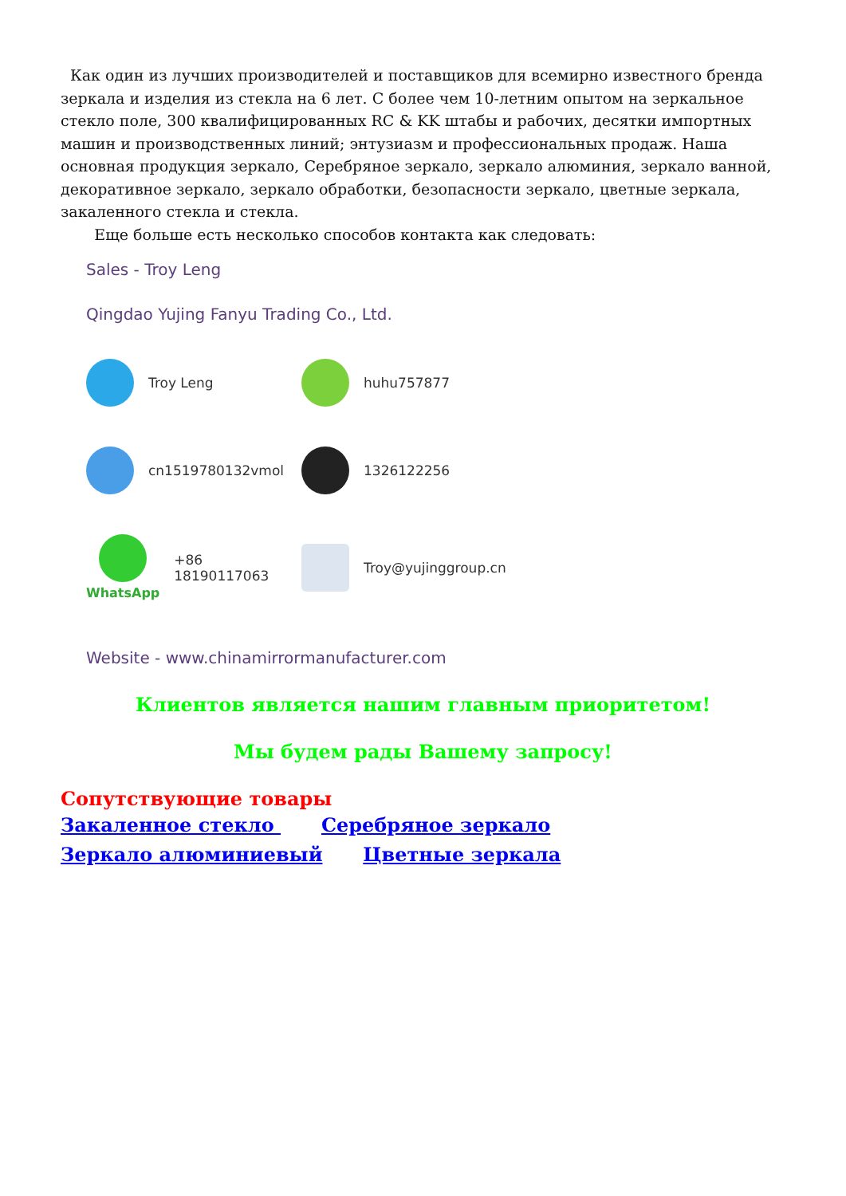Как один из лучших производителей и поставщиков для всемирно известного бренда зеркала и изделия из стекла на 6 лет. С более чем 10-летним опытом на зеркальное стекло поле, 300 квалифицированных RC & KK штабы и рабочих, десятки импортных машин и производственных линий; энтузиазм и профессиональных продаж. Наша основная продукция зеркало, Серебряное зеркало, зеркало алюминия, зеркало ванной, декоративное зеркало, зеркало обработки, безопасности зеркало, цветные зеркала, закаленного стекла и стекла.
Еще больше есть несколько способов контакта как следовать:
Sales - Troy Leng
Qingdao Yujing Fanyu Trading Co., Ltd.
Troy Leng
huhu757877
cn1519780132vmol
1326122256
WhatsApp
+86 18190117063
Troy@yujinggroup.cn
Website - www.chinamirrormanufacturer.com
Клиентов является нашим главным приоритетом!
Мы будем рады Вашему запросу!
Сопутствующие товары
Закаленное стекло Серебряное зеркало
Зеркало алюминиевый Цветные зеркала